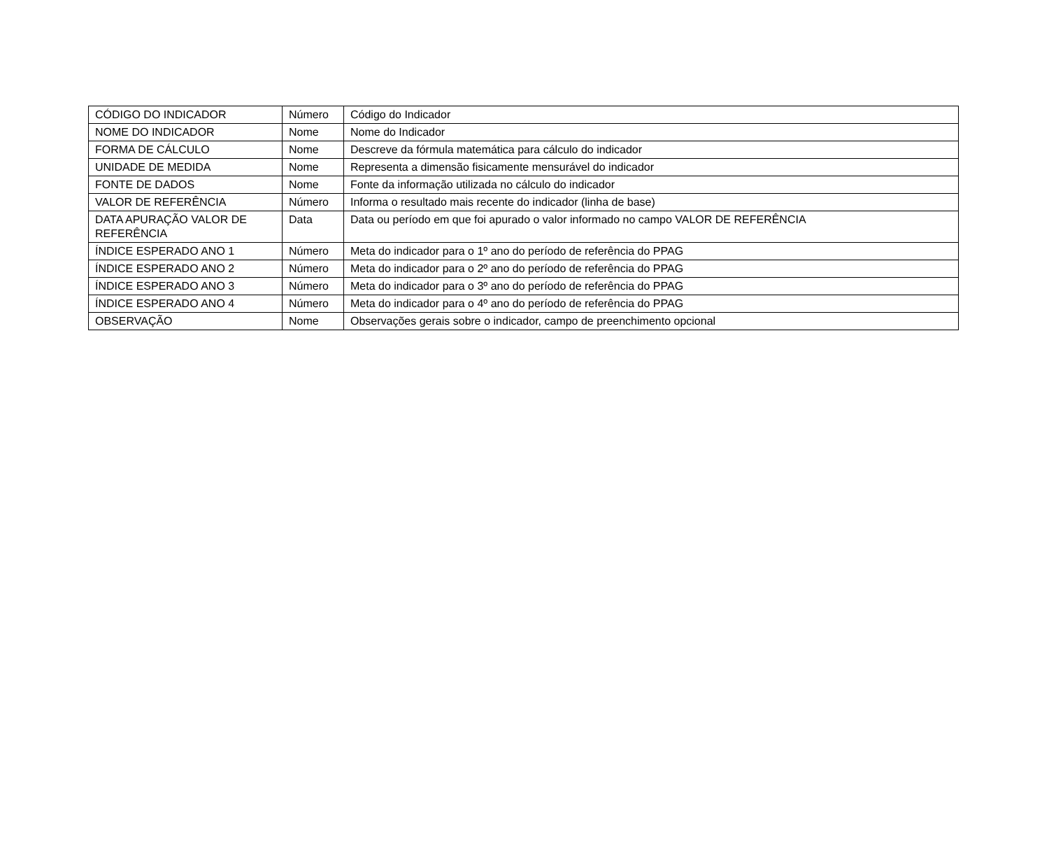| CÓDIGO DO INDICADOR | Número | Código do Indicador |
| NOME DO INDICADOR | Nome | Nome do Indicador |
| FORMA DE CÁLCULO | Nome | Descreve da fórmula matemática para cálculo do indicador |
| UNIDADE DE MEDIDA | Nome | Representa a dimensão fisicamente mensurável do indicador |
| FONTE DE DADOS | Nome | Fonte da informação utilizada no cálculo do indicador |
| VALOR DE REFERÊNCIA | Número | Informa o resultado mais recente do indicador (linha de base) |
| DATA APURAÇÃO VALOR DE REFERÊNCIA | Data | Data ou período em que foi apurado o valor informado no campo VALOR DE REFERÊNCIA |
| ÍNDICE ESPERADO ANO 1 | Número | Meta do indicador para o 1º ano do período de referência do PPAG |
| ÍNDICE ESPERADO ANO 2 | Número | Meta do indicador para o 2º ano do período de referência do PPAG |
| ÍNDICE ESPERADO ANO 3 | Número | Meta do indicador para o 3º ano do período de referência do PPAG |
| ÍNDICE ESPERADO ANO 4 | Número | Meta do indicador para o 4º ano do período de referência do PPAG |
| OBSERVAÇÃO | Nome | Observações gerais sobre o indicador, campo de preenchimento opcional |